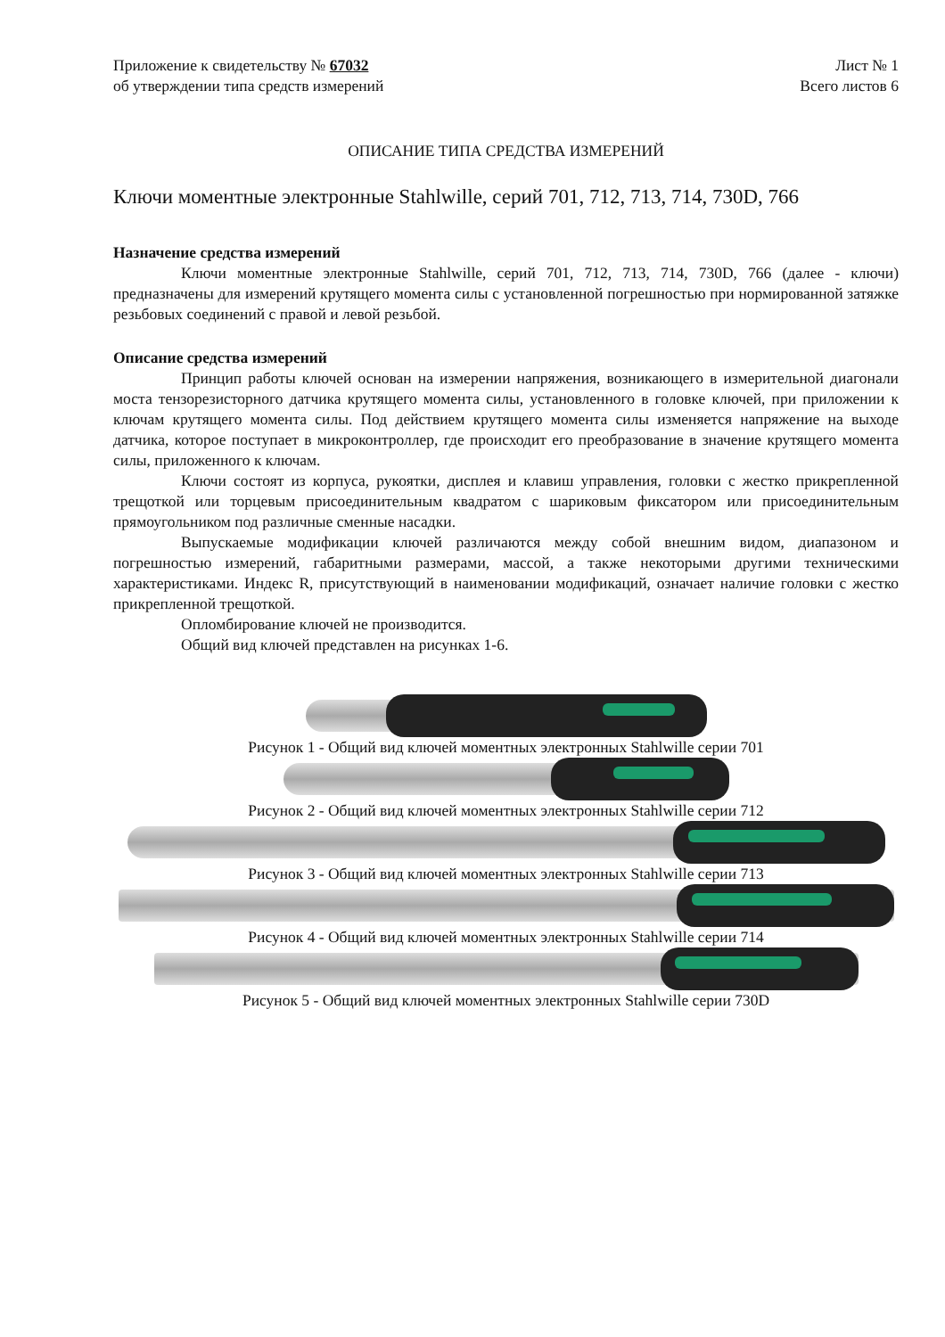Приложение к свидетельству № 67032 Лист № 1
об утверждении типа средств измерений Всего листов 6
ОПИСАНИЕ ТИПА СРЕДСТВА ИЗМЕРЕНИЙ
Ключи моментные электронные Stahlwille, серий 701, 712, 713, 714, 730D, 766
Назначение средства измерений
Ключи моментные электронные Stahlwille, серий 701, 712, 713, 714, 730D, 766 (далее - ключи) предназначены для измерений крутящего момента силы с установленной погрешностью при нормированной затяжке резьбовых соединений с правой и левой резьбой.
Описание средства измерений
Принцип работы ключей основан на измерении напряжения, возникающего в измерительной диагонали моста тензорезисторного датчика крутящего момента силы, установленного в головке ключей, при приложении к ключам крутящего момента силы. Под действием крутящего момента силы изменяется напряжение на выходе датчика, которое поступает в микроконтроллер, где происходит его преобразование в значение крутящего момента силы, приложенного к ключам.
Ключи состоят из корпуса, рукоятки, дисплея и клавиш управления, головки с жестко прикрепленной трещоткой или торцевым присоединительным квадратом с шариковым фиксатором или присоединительным прямоугольником под различные сменные насадки.
Выпускаемые модификации ключей различаются между собой внешним видом, диапазоном и погрешностью измерений, габаритными размерами, массой, а также некоторыми другими техническими характеристиками. Индекс R, присутствующий в наименовании модификаций, означает наличие головки с жестко прикрепленной трещоткой.
Опломбирование ключей не производится.
Общий вид ключей представлен на рисунках 1-6.
Рисунок 1 - Общий вид ключей моментных электронных Stahlwille серии 701
Рисунок 2 - Общий вид ключей моментных электронных Stahlwille серии 712
Рисунок 3 - Общий вид ключей моментных электронных Stahlwille серии 713
Рисунок 4 - Общий вид ключей моментных электронных Stahlwille серии 714
Рисунок 5 - Общий вид ключей моментных электронных Stahlwille серии 730D